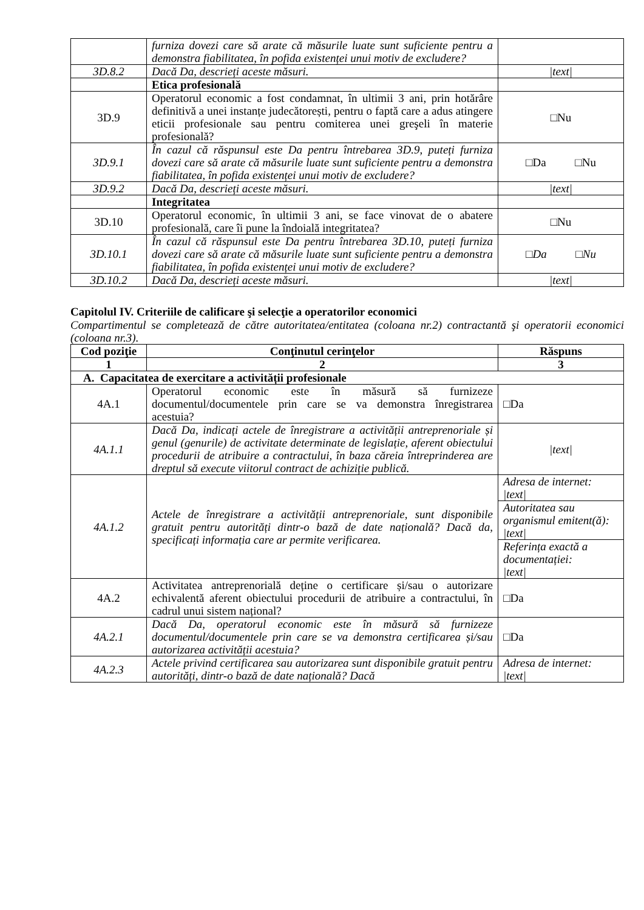| | furniza dovezi care să arate că măsurile luate sunt suficiente pentru a demonstra fiabilitatea, în pofida existenței unui motiv de excludere? | |
| 3D.8.2 | Dacă Da, descrieți aceste măsuri. | /text/ |
| | Etica profesională | |
| 3D.9 | Operatorul economic a fost condamnat, în ultimii 3 ani, prin hotărâre definitivă a unei instanțe judecătorești, pentru o faptă care a adus atingere eticii profesionale sau pentru comiterea unei greşeli în materie profesională? | □Nu |
| 3D.9.1 | În cazul că răspunsul este Da pentru întrebarea 3D.9, puteți furniza dovezi care să arate că măsurile luate sunt suficiente pentru a demonstra fiabilitatea, în pofida existenței unui motiv de excludere? | □Da □Nu |
| 3D.9.2 | Dacă Da, descrieți aceste măsuri. | /text/ |
| | Integritatea | |
| 3D.10 | Operatorul economic, în ultimii 3 ani, se face vinovat de o abatere profesională, care îi pune la îndoială integritatea? | □Nu |
| 3D.10.1 | În cazul că răspunsul este Da pentru întrebarea 3D.10, puteți furniza dovezi care să arate că măsurile luate sunt suficiente pentru a demonstra fiabilitatea, în pofida existenței unui motiv de excludere? | □Da □Nu |
| 3D.10.2 | Dacă Da, descrieți aceste măsuri. | /text/ |
Capitolul IV. Criteriile de calificare şi selecţie a operatorilor economici
Compartimentul se completează de către autoritatea/entitatea (coloana nr.2) contractantă şi operatorii economici (coloana nr.3).
| Cod poziţie | Conţinutul cerinţelor | Răspuns |
| --- | --- | --- |
| 1 | 2 | 3 |
| A. Capacitatea de exercitare a activității profesionale | | |
| 4A.1 | Operatorul economic este în măsură să furnizeze documentul/documentele prin care se va demonstra înregistrarea acestuia? | □Da |
| 4A.1.1 | Dacă Da, indicați actele de înregistrare a activității antreprenoriale și genul (genurile) de activitate determinate de legislație, aferent obiectului procedurii de atribuire a contractului, în baza căreia întreprinderea are dreptul să execute viitorul contract de achiziție publică. | /text/ |
| 4A.1.2 | Actele de înregistrare a activității antreprenoriale, sunt disponibile gratuit pentru autorități dintr-o bază de date națională? Dacă da, specificați informația care ar permite verificarea. | Adresa de internet: /text/ |
| | | Autoritatea sau organismul emitent(ă): /text/ |
| | | Referința exactă a documentației: /text/ |
| 4A.2 | Activitatea antreprenorială deține o certificare și/sau o autorizare echivalentă aferent obiectului procedurii de atribuire a contractului, în cadrul unui sistem național? | □Da |
| 4A.2.1 | Dacă Da, operatorul economic este în măsură să furnizeze documentul/documentele prin care se va demonstra certificarea și/sau autorizarea activității acestuia? | □Da |
| 4A.2.3 | Actele privind certificarea sau autorizarea sunt disponibile gratuit pentru autorități, dintr-o bază de date națională? Dacă | Adresa de internet: /text/ |